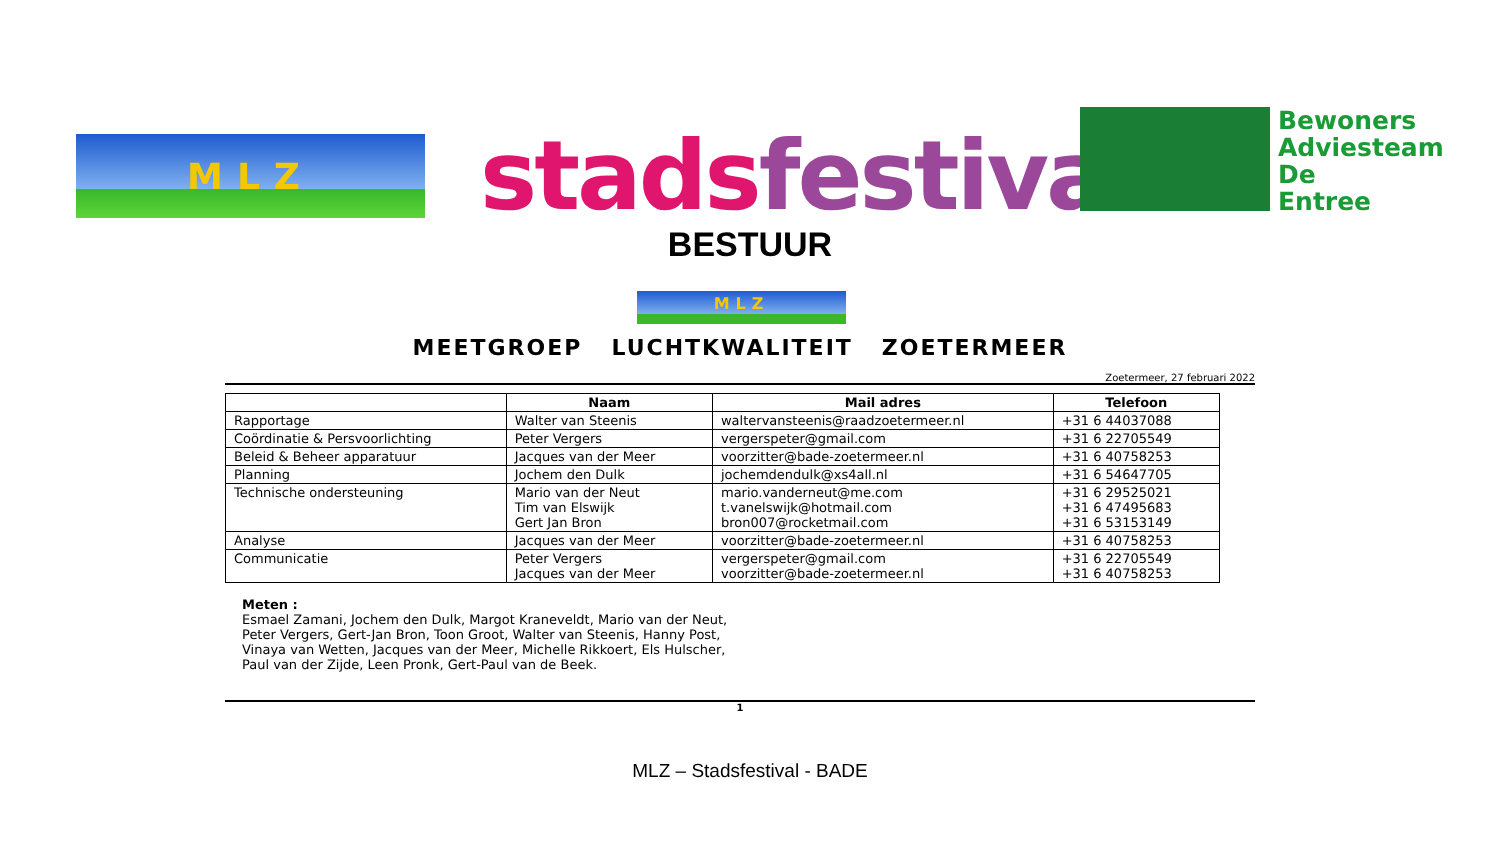MLZ stads festival
Bewoners
Adviesteam
De
Entree
BESTUUR
MLZ
MEETGROEP LUCHTKWALITEIT ZOETERMEER
Zoetermeer, 27 februari 2022
| | Naam | Mail adres | Telefoon |
| --- | --- | --- | --- |
| Rapportage | Walter van Steenis | waltervansteenis@raadzoetermeer.nl | +31 6 44037088 |
| Coördinatie & Persvoorlichting | Peter Vergers | vergerspeter@gmail.com | +31 6 22705549 |
| Beleid & Beheer apparatuur | Jacques van der Meer | voorzitter@bade-zoetermeer.nl | +31 6 40758253 |
| Planning | Jochem den Dulk | jochemdendulk@xs4all.nl | +31 6 54647705 |
| Technische ondersteuning | Mario van der Neut Tim van Elswijk Gert Jan Bron | mario.vanderneut@me.com t.vanelswijk@hotmail.com bron007@rocketmail.com | +31 6 29525021 +31 6 47495683 +31 6 53153149 |
| Analyse | Jacques van der Meer | voorzitter@bade-zoetermeer.nl | +31 6 40758253 |
| Communicatie | Peter Vergers Jacques van der Meer | vergerspeter@gmail.com voorzitter@bade-zoetermeer.nl | +31 6 22705549 +31 6 40758253 |
Meten :
Esmael Zamani, Jochem den Dulk, Margot Kraneveldt, Mario van der Neut,
Peter Vergers, Gert-Jan Bron, Toon Groot, Walter van Steenis, Hanny Post,
Vinaya van Wetten, Jacques van der Meer, Michelle Rikkoert, Els Hulscher,
Paul van der Zijde, Leen Pronk, Gert-Paul van de Beek.
1
MLZ – Stadsfestival - BADE